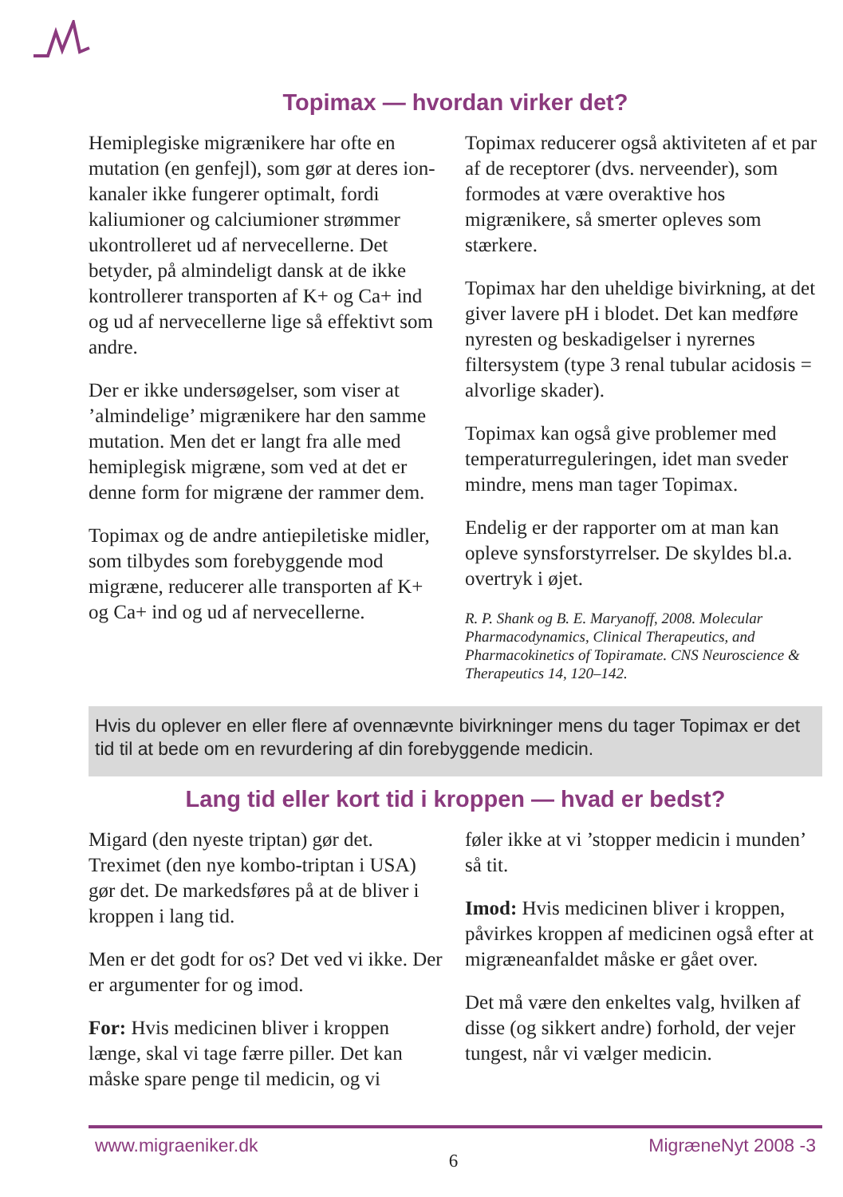Topimax — hvordan virker det?
Hemiplegiske migrænikere har ofte en mutation (en genfejl), som gør at deres ion-kanaler ikke fungerer optimalt, fordi kaliumioner og calciumioner strømmer ukontrolleret ud af nervecellerne. Det betyder, på almindeligt dansk at de ikke kontrollerer transporten af K+ og Ca+ ind og ud af nervecellerne lige så effektivt som andre.
Der er ikke undersøgelser, som viser at ’almindelige’ migrænikere har den samme mutation. Men det er langt fra alle med hemiplegisk migræne, som ved at det er denne form for migræne der rammer dem.
Topimax og de andre antiepiletiske midler, som tilbydes som forebyggende mod migræne, reducerer alle transporten af K+ og Ca+ ind og ud af nervecellerne.
Topimax reducerer også aktiviteten af et par af de receptorer (dvs. nerveender), som formodes at være overaktive hos migrænikere, så smerter opleves som stærkere.
Topimax har den uheldige bivirkning, at det giver lavere pH i blodet. Det kan medføre nyresten og beskadigelser i nyrernes filtersystem (type 3 renal tubular acidosis = alvorlige skader).
Topimax kan også give problemer med temperaturreguleringen, idet man sveder mindre, mens man tager Topimax.
Endelig er der rapporter om at man kan opleve synsforstyrrelser. De skyldes bl.a. overtryk i øjet.
R. P. Shank og B. E. Maryanoff, 2008. Molecular Pharmacodynamics, Clinical Therapeutics, and Pharmacokinetics of Topiramate. CNS Neuroscience & Therapeutics 14, 120–142.
Hvis du oplever en eller flere af ovennævnte bivirkninger mens du tager Topimax er det tid til at bede om en revurdering af din forebyggende medicin.
Lang tid eller kort tid i kroppen — hvad er bedst?
Migard (den nyeste triptan) gør det. Treximet (den nye kombo-triptan i USA) gør det. De markedsføres på at de bliver i kroppen i lang tid.
Men er det godt for os? Det ved vi ikke. Der er argumenter for og imod.
For: Hvis medicinen bliver i kroppen længe, skal vi tage færre piller. Det kan måske spare penge til medicin, og vi
føler ikke at vi ’stopper medicin i munden’ så tit.
Imod: Hvis medicinen bliver i kroppen, påvirkes kroppen af medicinen også efter at migræneanfaldet måske er gået over.
Det må være den enkeltes valg, hvilken af disse (og sikkert andre) forhold, der vejer tungest, når vi vælger medicin.
www.migraeniker.dk 6 MigræneNyt 2008 -3